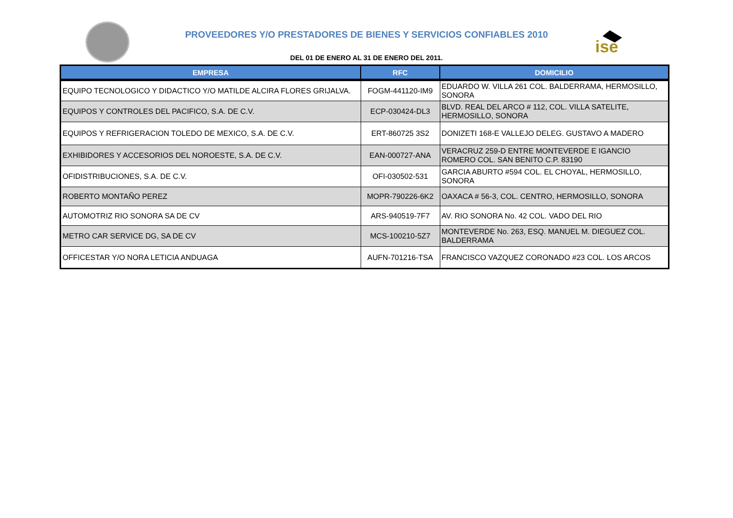ise
PROVEEDORES Y/O PRESTADORES DE BIENES Y SERVICIOS CONFIABLES 2010
DEL 01 DE ENERO AL 31 DE ENERO DEL 2011.
| EMPRESA | RFC | DOMICILIO |
| --- | --- | --- |
| EQUIPO TECNOLOGICO Y DIDACTICO Y/O MATILDE ALCIRA FLORES GRIJALVA. | FOGM-441120-IM9 | EDUARDO W. VILLA 261 COL. BALDERRAMA, HERMOSILLO, SONORA |
| EQUIPOS Y CONTROLES DEL PACIFICO, S.A. DE C.V. | ECP-030424-DL3 | BLVD. REAL DEL ARCO # 112, COL. VILLA SATELITE, HERMOSILLO, SONORA |
| EQUIPOS Y REFRIGERACION TOLEDO DE MEXICO, S.A. DE C.V. | ERT-860725 3S2 | DONIZETI 168-E VALLEJO DELEG. GUSTAVO A MADERO |
| EXHIBIDORES Y ACCESORIOS DEL NOROESTE, S.A. DE C.V. | EAN-000727-ANA | VERACRUZ 259-D ENTRE MONTEVERDE E IGANCIO ROMERO COL. SAN BENITO C.P. 83190 |
| OFIDISTRIBUCIONES, S.A. DE C.V. | OFI-030502-531 | GARCIA ABURTO #594 COL. EL CHOYAL, HERMOSILLO, SONORA |
| ROBERTO MONTAÑO PEREZ | MOPR-790226-6K2 | OAXACA # 56-3, COL. CENTRO, HERMOSILLO, SONORA |
| AUTOMOTRIZ RIO SONORA SA DE CV | ARS-940519-7F7 | AV. RIO SONORA No. 42 COL. VADO DEL RIO |
| METRO CAR SERVICE DG, SA DE CV | MCS-100210-5Z7 | MONTEVERDE No. 263, ESQ. MANUEL M. DIEGUEZ COL. BALDERRAMA |
| OFFICESTAR Y/O NORA LETICIA ANDUAGA | AUFN-701216-TSA | FRANCISCO VAZQUEZ CORONADO #23 COL. LOS ARCOS |